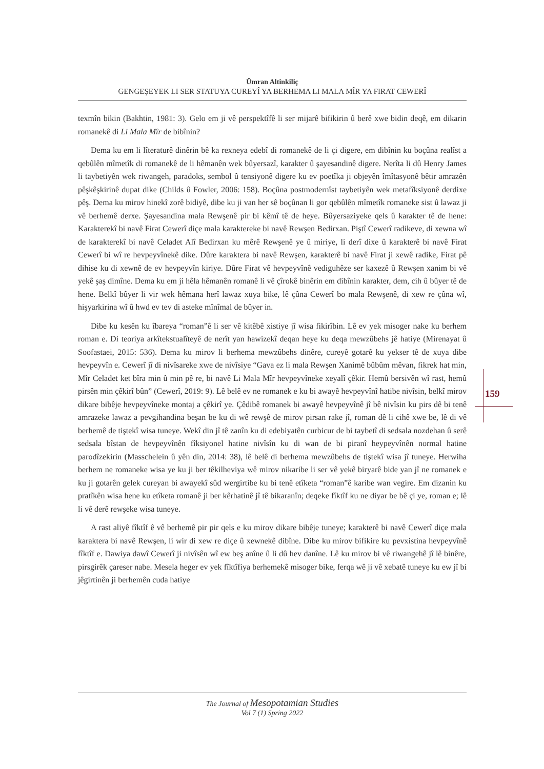Ümran Altinkiliç
GENGEŞEYEK LI SER STATUYA CUREYÎ YA BERHEMA LI MALA MÎR YA FIRAT CEWERÎ
texmîn bikin (Bakhtin, 1981: 3). Gelo em ji vê perspektîfê li ser mijarê bifikirin û berê xwe bidin deqê, em dikarin romanekê di Li Mala Mîr de bibînin?
Dema ku em li lîteraturê dinêrin bê ka rexneya edebî di romanekê de li çi digere, em dibînin ku boçûna realîst a qebûlên mîmetîk di romanekê de li hêmanên wek bûyersazî, karakter û şayesandinê digere. Nerîta li dû Henry James li taybetiyên wek riwangeh, paradoks, sembol û tensiyonê digere ku ev poetîka ji objeyên îmîtasyonê bêtir amrazên pêşkêşkirinê dupat dike (Childs û Fowler, 2006: 158). Boçûna postmodernîst taybetiyên wek metafîksiyonê derdixe pêş. Dema ku mirov hinekî zorê bidiyê, dibe ku ji van her sê boçûnan li gor qebûlên mîmetîk romaneke sist û lawaz ji vê berhemê derxe. Şayesandina mala Rewşenê pir bi kêmî tê de heye. Bûyersaziyeke qels û karakter tê de hene: Karakterekî bi navê Firat Cewerî diçe mala karaktereke bi navê Rewşen Bedirxan. Piştî Cewerî radikeve, di xewna wî de karakterekî bi navê Celadet Alî Bedirxan ku mêrê Rewşenê ye û miriye, li derî dixe û karakterê bi navê Firat Cewerî bi wî re hevpeyvînekê dike. Dûre karaktera bi navê Rewşen, karakterê bi navê Firat ji xewê radike, Firat pê dihise ku di xewnê de ev hevpeyvîn kiriye. Dûre Firat vê hevpeyvînê vediguhêze ser kaxezê û Rewşen xanim bi vê yekê şaş dimîne. Dema ku em ji hêla hêmanên romanê li vê çîrokê binêrin em dibînin karakter, dem, cih û bûyer tê de hene. Belkî bûyer li vir wek hêmana herî lawaz xuya bike, lê çûna Cewerî bo mala Rewşenê, di xew re çûna wî, hişyarkirina wî û hwd ev tev di asteke mînîmal de bûyer in.
Dibe ku kesên ku îbareya “roman”ê li ser vê kitêbê xistiye jî wisa fikirîbin. Lê ev yek misoger nake ku berhem roman e. Di teoriya arkîtekstualîteyê de nerît yan hawizekî deqan heye ku deqa mewzûbehs jê hatiye (Mirenayat û Soofastaei, 2015: 536). Dema ku mirov li berhema mewzûbehs dinêre, cureyê gotarê ku yekser tê de xuya dibe hevpeyvîn e. Cewerî jî di nivîsareke xwe de nivîsiye “Gava ez li mala Rewşen Xanimê bûbûm mêvan, fikrek hat min, Mîr Celadet ket bîra min û min pê re, bi navê Li Mala Mîr hevpeyvîneke xeyalî çêkir. Hemû bersivên wî rast, hemû pirsên min çêkirî bûn” (Cewerî, 2019: 9). Lê belê ev ne romanek e ku bi awayê hevpeyvînî hatibe nivîsin, belkî mirov dikare bibêje hevpeyvîneke montaj a çêkirî ye. Çêdibê romanek bi awayê hevpeyvînê jî bê nivîsin ku pirs dê bi tenê amrazeke lawaz a pevgihandina beşan be ku di wê rewşê de mirov pirsan rake jî, roman dê li cihê xwe be, lê di vê berhemê de tiştekî wisa tuneye. Wekî din jî tê zanîn ku di edebiyatên curbicur de bi taybetî di sedsala nozdehan û serê sedsala bîstan de hevpeyvînên fîksiyonel hatine nivîsîn ku di wan de bi piranî heypeyvînên normal hatine parodîzekirin (Masschelein û yên din, 2014: 38), lê belê di berhema mewzûbehs de tiştekî wisa jî tuneye. Herwiha berhem ne romaneke wisa ye ku ji ber têkilheviya wê mirov nikaribe li ser vê yekê biryarê bide yan jî ne romanek e ku ji gotarên gelek cureyan bi awayekî sûd wergirtibe ku bi tenê etîketa “roman”ê karibe wan vegire. Em dizanin ku pratîkên wisa hene ku etîketa romanê ji ber kêrhatinê jî tê bikaranîn; deqeke fîktîf ku ne diyar be bê çi ye, roman e; lê li vê derê rewşeke wisa tuneye.
A rast aliyê fîktîf ê vê berhemê pir pir qels e ku mirov dikare bibêje tuneye; karakterê bi navê Cewerî diçe mala karaktera bi navê Rewşen, li wir di xew re diçe û xewnekê dibîne. Dibe ku mirov bifikire ku pevxistina hevpeyvînê fîktîf e. Dawiya dawî Cewerî ji nivîsên wî ew beş anîne û li dû hev danîne. Lê ku mirov bi vê riwangehê jî lê binêre, pirsgirêk çareser nabe. Mesela heger ev yek fîktîfiya berhemekê misoger bike, ferqa wê ji vê xebatê tuneye ku ew jî bi jêgirtinên ji berhemên cuda hatiye
159
The Journal of Mesopotamian Studies
Vol 7 (1) Spring 2022